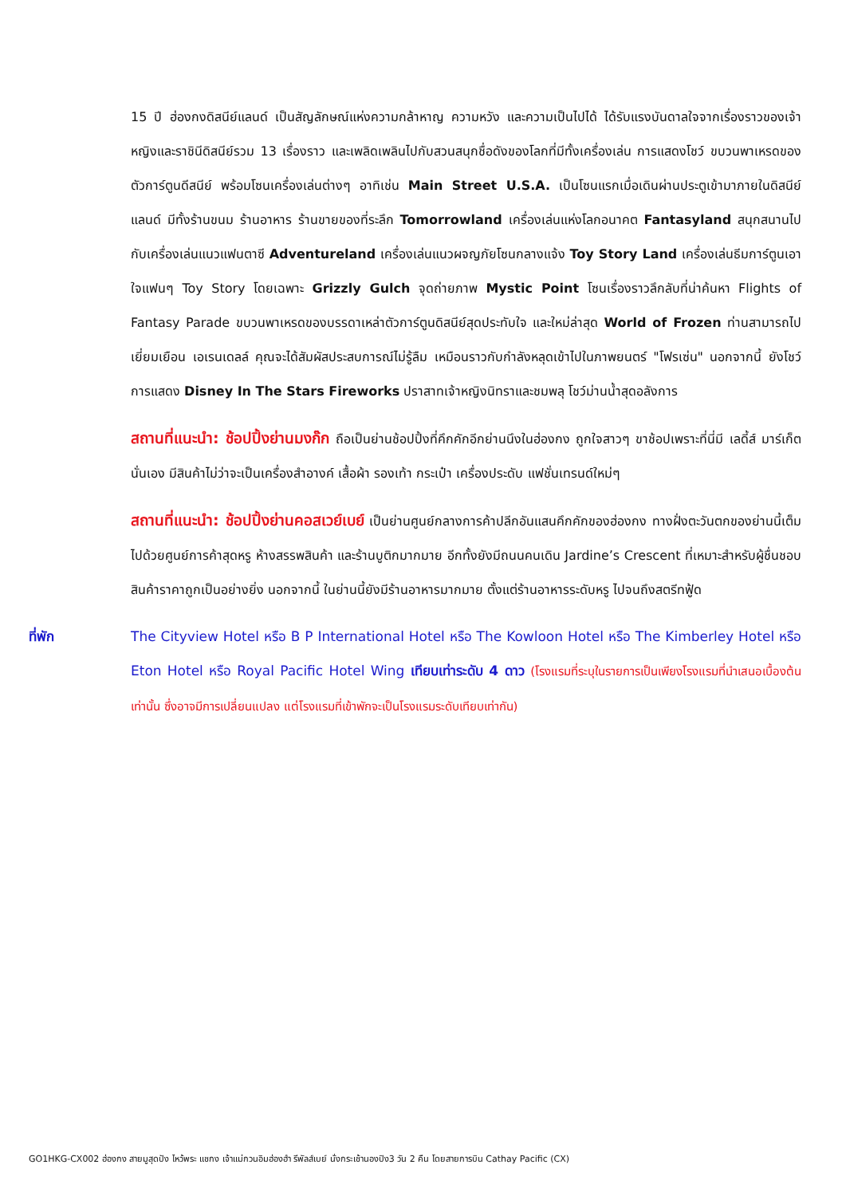15 ปี ฮ่องกงดิสนีย์แลนด์ เป็นสัญลักษณ์แห่งความกล้าหาญ ความหวัง และความเป็นไปได้ ได้รับแรงบันดาลใจจากเรื่องราวของเจ้าหญิงและราชินีดิสนีย์รวม 13 เรื่องราว และเพลิดเพลินไปกับสวนสนุกชื่อดังของโลกที่มีทั้งเครื่องเล่น การแสดงโชว์ ขบวนพาเหรดของตัวการ์ตูนดีสนีย์ พร้อมโซนเครื่องเล่นต่างๆ อาทิเช่น Main Street U.S.A. เป็นโซนแรกเมื่อเดินผ่านประตูเข้ามาภายในดิสนีย์แลนด์ มีทั้งร้านขนม ร้านอาหาร ร้านขายของที่ระลึก Tomorrowland เครื่องเล่นแห่งโลกอนาคต Fantasyland สนุกสนานไปกับเครื่องเล่นแนวแฟนตาซี Adventureland เครื่องเล่นแนวผจญภัยโซนกลางแจ้ง Toy Story Land เครื่องเล่นธีมการ์ตูนเอาใจแฟนๆ Toy Story โดยเฉพาะ Grizzly Gulch จุดถ่ายภาพ Mystic Point โซนเรื่องราวลึกลับที่น่าค้นหา Flights of Fantasy Parade ขบวนพาเหรดของบรรดาเหล่าตัวการ์ตูนดิสนีย์สุดประทับใจ และใหม่ล่าสุด World of Frozen ท่านสามารถไปเยี่ยมเยือน เอเรนเดลล์ คุณจะได้สัมผัสประสบการณ์ไม่รู้ลืม เหมือนราวกับกำลังหลุดเข้าไปในภาพยนตร์ "โฟรเซ่น" นอกจากนี้ ยังโชว์การแสดง Disney In The Stars Fireworks ปราสาทเจ้าหญิงนิทราและชมพลุ โชว์ม่านน้ำสุดอลังการ
สถานที่แนะนำ: ช้อปปิ้งย่านมงก๊ก ถือเป็นย่านช้อปปิ้งที่คึกคักอีกย่านนึงในฮ่องกง ถูกใจสาวๆ ขาช้อปเพราะที่นี่มี เลดี้ส์ มาร์เก็ตนั่นเอง มีสินค้าไม่ว่าจะเป็นเครื่องสำอางค์ เสื้อผ้า รองเท้า กระเป๋า เครื่องประดับ แฟชั่นเทรนด์ใหม่ๆ
สถานที่แนะนำ: ช้อปปิ้งย่านคอสเวย์เบย์ เป็นย่านศูนย์กลางการค้าปลีกอันแสนคึกคักของฮ่องกง ทางฝั่งตะวันตกของย่านนี้เต็มไปด้วยศูนย์การค้าสุดหรู ห้างสรรพสินค้า และร้านบูติกมากมาย อีกทั้งยังมีถนนคนเดิน Jardine’s Crescent ที่เหมาะสำหรับผู้ชื่นชอบสินค้าราคาถูกเป็นอย่างยิ่ง นอกจากนี้ ในย่านนี้ยังมีร้านอาหารมากมาย ตั้งแต่ร้านอาหารระดับหรู ไปจนถึงสตรีทฟู้ด
ที่พัก The Cityview Hotel หรือ B P International Hotel หรือ The Kowloon Hotel หรือ The Kimberley Hotel หรือ Eton Hotel หรือ Royal Pacific Hotel Wing เทียบเท่าระดับ 4 ดาว (โรงแรมที่ระบุในรายการเป็นเพียงโรงแรมที่นำเสนอเบื้องต้นเท่านั้น ซึ่งอาจมีการเปลี่ยนแปลง แต่โรงแรมที่เข้าพักจะเป็นโรงแรมระดับเทียบเท่ากัน)
GO1HKG-CX002 ฮ่องกง สายมูสุดปัง ไหว้พระ แชกง เจ้าแม่กวนอิมฮ่องฮำ รีพัลส์เบย์ นั่งกระเช้านองปิง3 วัน 2 คืน โดยสายการบิน Cathay Pacific (CX)